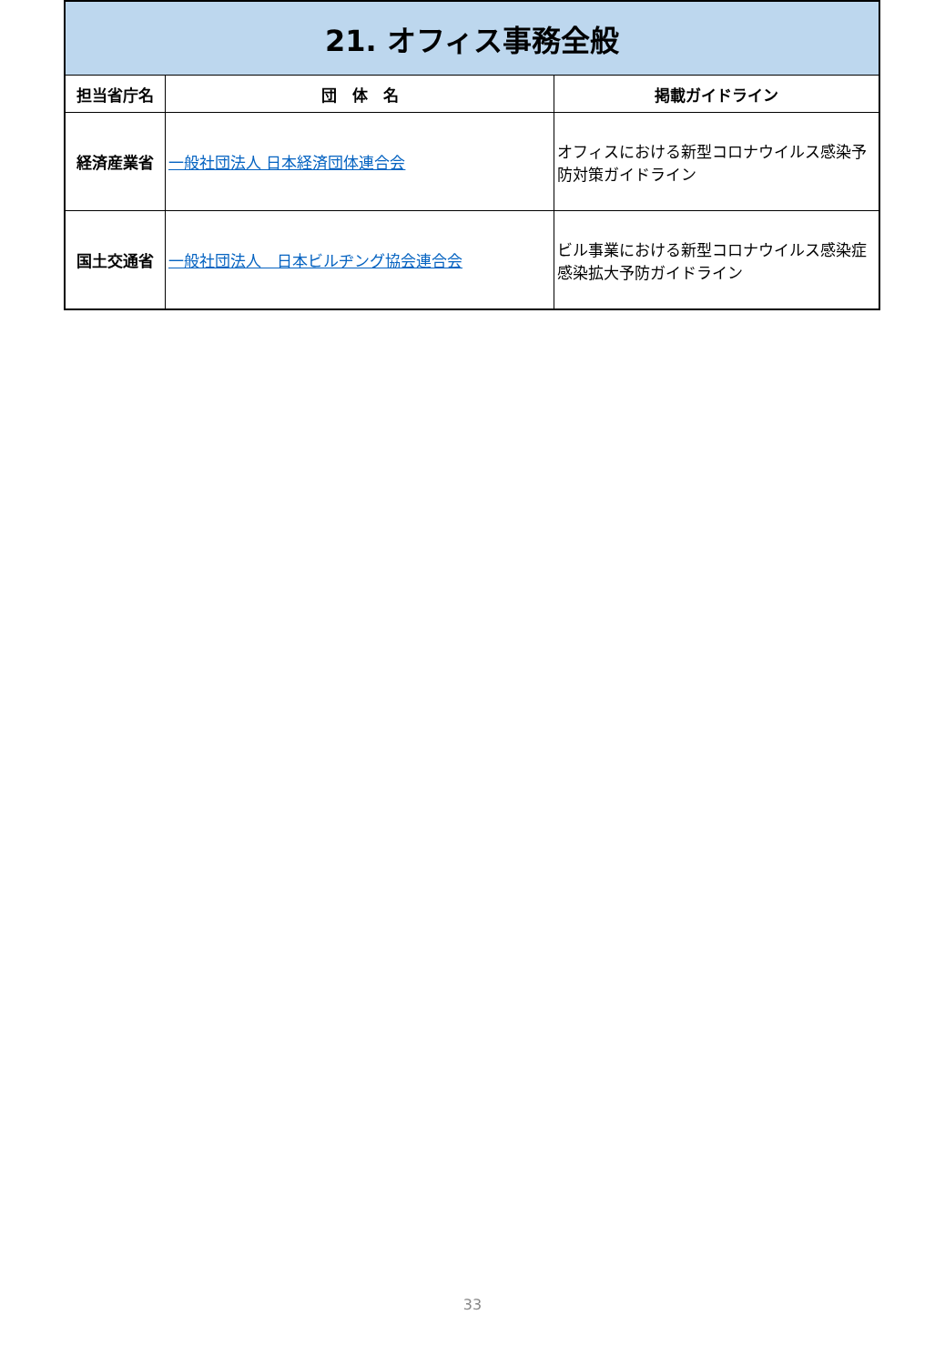| 21. オフィス事務全般 | | |
| 担当省庁名 | 団 体 名 | 掲載ガイドライン |
| 経済産業省 | 一般社団法人 日本経済団体連合会 | オフィスにおける新型コロナウイルス感染予防対策ガイドライン |
| 国土交通省 | 一般社団法人 日本ビルヂング協会連合会 | ビル事業における新型コロナウイルス感染症感染拡大予防ガイドライン |
33